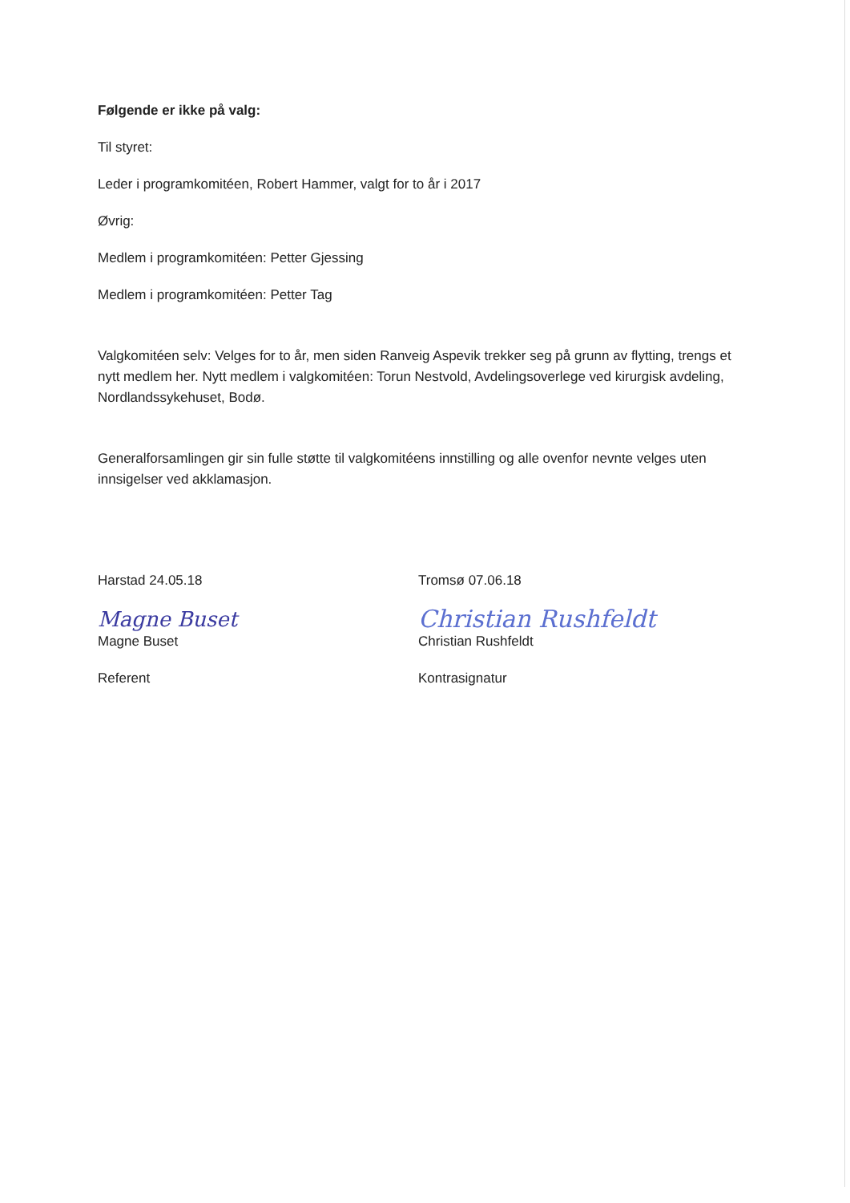Følgende er ikke på valg:
Til styret:
Leder i programkomitéen, Robert Hammer, valgt for to år i 2017
Øvrig:
Medlem i programkomitéen: Petter Gjessing
Medlem i programkomitéen: Petter Tag
Valgkomitéen selv: Velges for to år, men siden Ranveig Aspevik trekker seg på grunn av flytting, trengs et nytt medlem her. Nytt medlem i valgkomitéen: Torun Nestvold, Avdelingsoverlege ved kirurgisk avdeling, Nordlandssykehuset, Bodø.
Generalforsamlingen gir sin fulle støtte til valgkomitéens innstilling og alle ovenfor nevnte velges uten innsigelser ved akklamasjon.
Harstad 24.05.18
Magne Buset
Magne Buset
Referent
Tromsø 07.06.18
Christian Rushfeldt
Christian Rushfeldt
Kontrasignatur